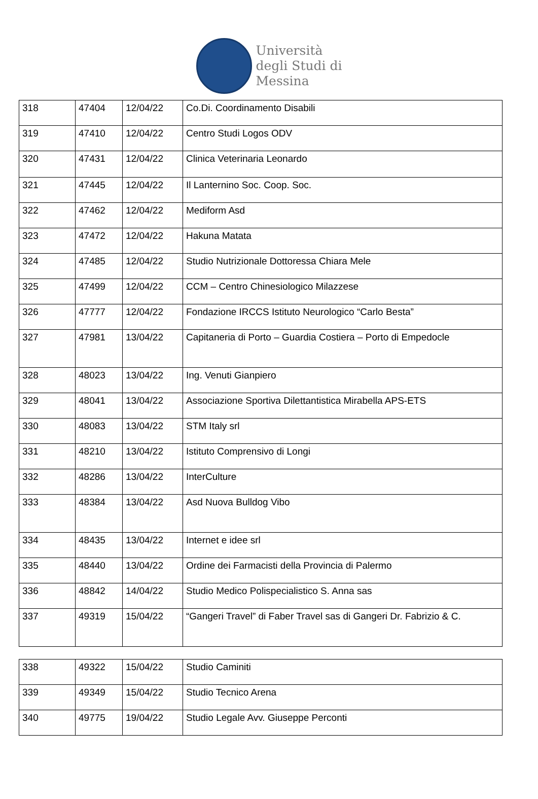Università
degli Studi di
Messina
| 318 | 47404 | 12/04/22 | Co.Di. Coordinamento Disabili |
| 319 | 47410 | 12/04/22 | Centro Studi Logos ODV |
| 320 | 47431 | 12/04/22 | Clinica Veterinaria Leonardo |
| 321 | 47445 | 12/04/22 | Il Lanternino Soc. Coop. Soc. |
| 322 | 47462 | 12/04/22 | Mediform Asd |
| 323 | 47472 | 12/04/22 | Hakuna Matata |
| 324 | 47485 | 12/04/22 | Studio Nutrizionale Dottoressa Chiara Mele |
| 325 | 47499 | 12/04/22 | CCM – Centro Chinesiologico Milazzese |
| 326 | 47777 | 12/04/22 | Fondazione IRCCS Istituto Neurologico “Carlo Besta” |
| 327 | 47981 | 13/04/22 | Capitaneria di Porto – Guardia Costiera – Porto di Empedocle |
| 328 | 48023 | 13/04/22 | Ing. Venuti Gianpiero |
| 329 | 48041 | 13/04/22 | Associazione Sportiva Dilettantistica Mirabella APS-ETS |
| 330 | 48083 | 13/04/22 | STM Italy srl |
| 331 | 48210 | 13/04/22 | Istituto Comprensivo di Longi |
| 332 | 48286 | 13/04/22 | InterCulture |
| 333 | 48384 | 13/04/22 | Asd Nuova Bulldog Vibo |
| 334 | 48435 | 13/04/22 | Internet e idee srl |
| 335 | 48440 | 13/04/22 | Ordine dei Farmacisti della Provincia di Palermo |
| 336 | 48842 | 14/04/22 | Studio Medico Polispecialistico S. Anna sas |
| 337 | 49319 | 15/04/22 | “Gangeri Travel” di Faber Travel sas di Gangeri Dr. Fabrizio & C. |
| 338 | 49322 | 15/04/22 | Studio Caminiti |
| 339 | 49349 | 15/04/22 | Studio Tecnico Arena |
| 340 | 49775 | 19/04/22 | Studio Legale Avv. Giuseppe Perconti |